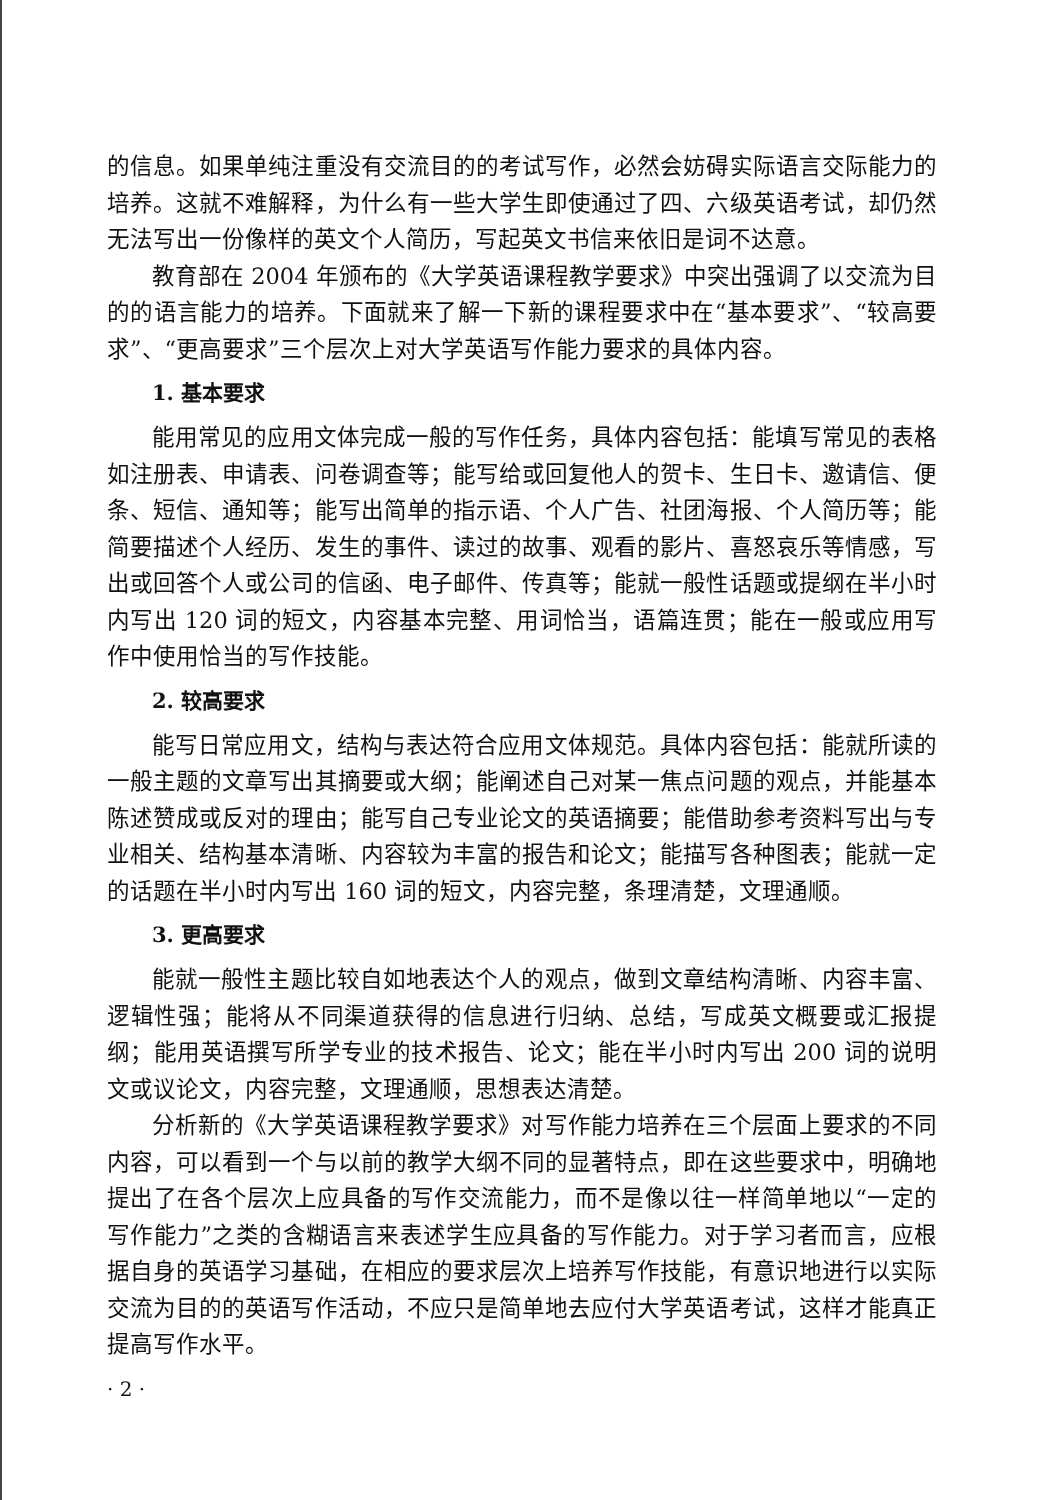的信息。如果单纯注重没有交流目的的考试写作，必然会妨碍实际语言交际能力的培养。这就不难解释，为什么有一些大学生即使通过了四、六级英语考试，却仍然无法写出一份像样的英文个人简历，写起英文书信来依旧是词不达意。
教育部在 2004 年颁布的《大学英语课程教学要求》中突出强调了以交流为目的的语言能力的培养。下面就来了解一下新的课程要求中在“基本要求”、“较高要求”、“更高要求”三个层次上对大学英语写作能力要求的具体内容。
1. 基本要求
能用常见的应用文体完成一般的写作任务，具体内容包括：能填写常见的表格如注册表、申请表、问卷调查等；能写给或回复他人的贺卡、生日卡、邀请信、便条、短信、通知等；能写出简单的指示语、个人广告、社团海报、个人简历等；能简要描述个人经历、发生的事件、读过的故事、观看的影片、喜怒哀乐等情感，写出或回答个人或公司的信函、电子邮件、传真等；能就一般性话题或提纲在半小时内写出 120 词的短文，内容基本完整、用词恰当，语篇连贯；能在一般或应用写作中使用恰当的写作技能。
2. 较高要求
能写日常应用文，结构与表达符合应用文体规范。具体内容包括：能就所读的一般主题的文章写出其摘要或大纲；能阐述自己对某一焦点问题的观点，并能基本陈述赞成或反对的理由；能写自己专业论文的英语摘要；能借助参考资料写出与专业相关、结构基本清晰、内容较为丰富的报告和论文；能描写各种图表；能就一定的话题在半小时内写出 160 词的短文，内容完整，条理清楚，文理通顺。
3. 更高要求
能就一般性主题比较自如地表达个人的观点，做到文章结构清晰、内容丰富、逻辑性强；能将从不同渠道获得的信息进行归纳、总结，写成英文概要或汇报提纲；能用英语撰写所学专业的技术报告、论文；能在半小时内写出 200 词的说明文或议论文，内容完整，文理通顺，思想表达清楚。
分析新的《大学英语课程教学要求》对写作能力培养在三个层面上要求的不同内容，可以看到一个与以前的教学大纲不同的显著特点，即在这些要求中，明确地提出了在各个层次上应具备的写作交流能力，而不是像以往一样简单地以“一定的写作能力”之类的含糊语言来表述学生应具备的写作能力。对于学习者而言，应根据自身的英语学习基础，在相应的要求层次上培养写作技能，有意识地进行以实际交流为目的的英语写作活动，不应只是简单地去应付大学英语考试，这样才能真正提高写作水平。
· 2 ·